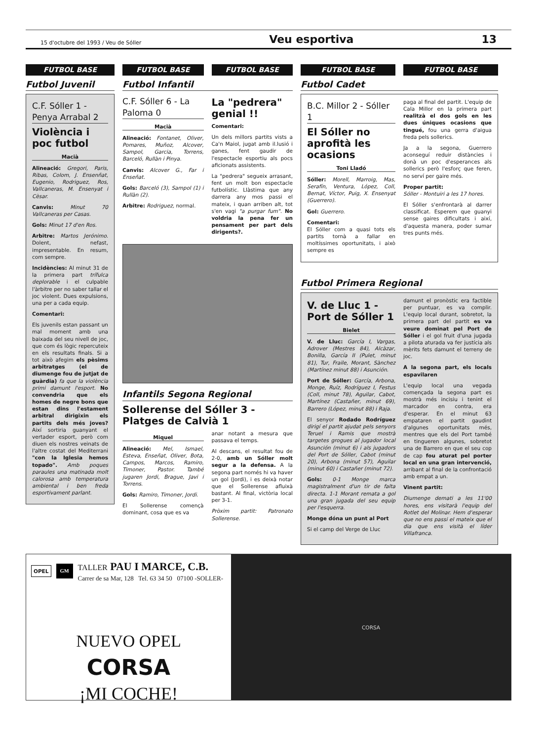15 d'octubre del 1993 / Veu de Sóller Veu esportiva 13
FUTBOL BASE
Futbol Juvenil
C.F. Sóller 1 - Penya Arrabal 2
Violència i poc futbol
Macià
Alineació: Gregori, Paris, Ribas, Colom, J. Ensenñat, Eugenio, Rodriguez, Ros, Vallcaneras, M. Ensenyat i Cèsar.
Canvis: Minut 70 Vallcaneras per Casas.
Gols: Minut 17 d'en Ros.
Arbitre: Martos Jerónimo. Dolent, nefast, impresentable. En resum, com sempre.
Incidències: Al minut 31 de la primera part trífulca deplorable i el culpable l'àrbitre per no saber tallar el joc violent. Dues expulsions, una per a cada equip.
Comentari:
Els juvenils estan passant un mal moment amb una baixada del seu nivell de joc, que com és lògic repercuteix en els resultats finals. Si a tot això afegim els pèsims arbitratges (el de diumenge fou de jutjat de guàrdia) fa que la violència primi damunt l'esport. No convendria que els homes de negre bons que estan dins l'estament arbitral dirigixin els partits dels més joves? Així sortiria guanyant el vertader esport, però com diuen els nostres veinats de l'altre costat del Mediterrani "con la Iglesia hemos topado". Amb poques paraules una matinada molt calorosa amb temperatura ambiental i ben freda esportivament parlant.
FUTBOL BASE FUTBOL BASE
Futbol Infantil
C.F. Sóller 6 - La Paloma 0
Macià
Alineació: Fontanet, Oliver, Pomares, Muñoz, Alcover, Sampol, Garcia, Torrens, Barceló, Rullàn i Pinya.
Canvis: Alcover G., Far i Enseñat.
Gols: Barceló (3), Sampol (1) i Rullàn (2).
Arbitre: Rodriguez, normal.
La "pedrera" genial !!
Comentari:
Un dels millors partits vists a Ca'n Maiol, jugat amb il.lusió i ganes, fent gaudir de l'espectacle esportiu als pocs aficionats assistents.
La "pedrera" segueix arrasant, fent un molt bon espectacle futbolístic. Llàstima que any darrera any mos passi el mateix, i quan arriben alt, tot s'en vagi "a purgar fum". No voldria la pena fer un pensament per part dels dirigents?.
Infantils Segona Regional
Sollerense del Sóller 3 - Platges de Calvià 1
Miquel
Alineació: Mel, Ismael, Esteva, Enseñat, Oliver, Bota, Campos, Marcos, Ramiro, Timoner, Pastor. També jugaren Jordi, Brague, Javi i Torrens.
Gols: Ramiro, Timoner, Jordi.
El Sollerense començà dominant, cosa que es va
anar notant a mesura que passava el temps.
Al descans, el resultat fou de 2-0, amb un Sóller molt segur a la defensa. A la segona part només hi va haver un gol (Jordi), i es deixà notar que el Sollerense afluixà bastant. Al final, victòria local per 3-1.
Pròxim partit: Patronato Sollerense.
FUTBOL BASE FUTBOL BASE
Futbol Cadet
B.C. Millor 2 - Sóller 1
El Sóller no aprofità les ocasions
Toni Lladó
Sóller: Morell, Marroig, Mas, Serafín, Ventura, López, Coll, Bernat, Víctor, Puig, X. Ensenyat (Guerrero).
Gol: Guerrero.
Comentari:
El Sóller com a quasi tots els partits tornà a fallar en moltíssimes oportunitats, i això sempre es
paga al final del partit. L'equip de Cala Millor en la primera part realitzà el dos gols en les dues úniques ocasions que tingué, fou una gerra d'aigua freda pels sollerics.
Ja a la segona, Guerrero aconseguí reduir distàncies i donà un poc d'esperances als sollerics però l'esforç que feren, no serví per gaire més.
Proper partit:
Sóller - Montuiri a les 17 hores.
El Sóller s'enfrontarà al darrer classificat. Esperem que guanyi sense gaires dificultats i així, d'aquesta manera, poder sumar tres punts més.
Futbol Primera Regional
V. de Lluc 1 - Port de Sóller 1
Bielet
V. de Lluc: García I, Vargas, Adrover (Mestres 84), Alcàzar, Bonilla, García II (Pulet, minut 81), Tur, Fraile, Morant, Sànchez (Martínez minut 88) i Asunción.
Port de Sóller: García, Arbona, Monge, Ruíz, Rodríguez I, Festus (Coll, minut 78), Aguilar, Cabot, Martínez (Castañer, minut 69), Barrero (López, minut 88) i Raja.
El senyor Rodado Rodríguez dirigí el partit ajudat pels senyors Teruel i Ramis que mostrà targetes grogues al jugador local Asunción (minut 6) i als jugadors del Port de Sóller, Cabot (minut 20), Arbona (minut 57), Aguilar (minut 60) i Castañer (minut 72).
Gols: 0-1 Monge marca magistralment d'un tir de falta directa. 1-1 Morant remata a gol una gran jugada del seu equip per l'esquerra.
Monge dóna un punt al Port
Si el camp del Verge de Lluc
damunt el pronòstic era factible per puntuar, es va complir. L'equip local durant, sobretot, la primera part del partit es va veure dominat pel Port de Sóller i el gol fruit d'una jugada a pilota aturada va fer justícia als mèrits fets damunt el terreny de joc.
A la segona part, els locals espavilaren
L'equip local una vegada començada la segona part es mostrà més incisiu i tenint el marcador en contra, era d'esperar. En el minut 63 empataren el partit gaudint d'algunes oportunitats més, mentres que els del Port també en tingueren algunes, sobretot una de Barrero en que el seu cop de cap fou aturat pel porter local en una gran intervenció, arribant al final de la confrontació amb empat a un.
Vinent partit:
Diumenge demati a les 11'00 hores, ens visitarà l'equip del Rotlet del Molinar. Hem d'esperar que no ens passi el mateix que el dia que ens visità el líder Villafranca.
OPEL
GM
TALLER PAU I MARCE, C.B.
Carrer de sa Mar, 128 Tel. 63 34 50 07100 -SOLLER-
NUEVO OPEL
CORSA
¡MI COCHE!
CORSA